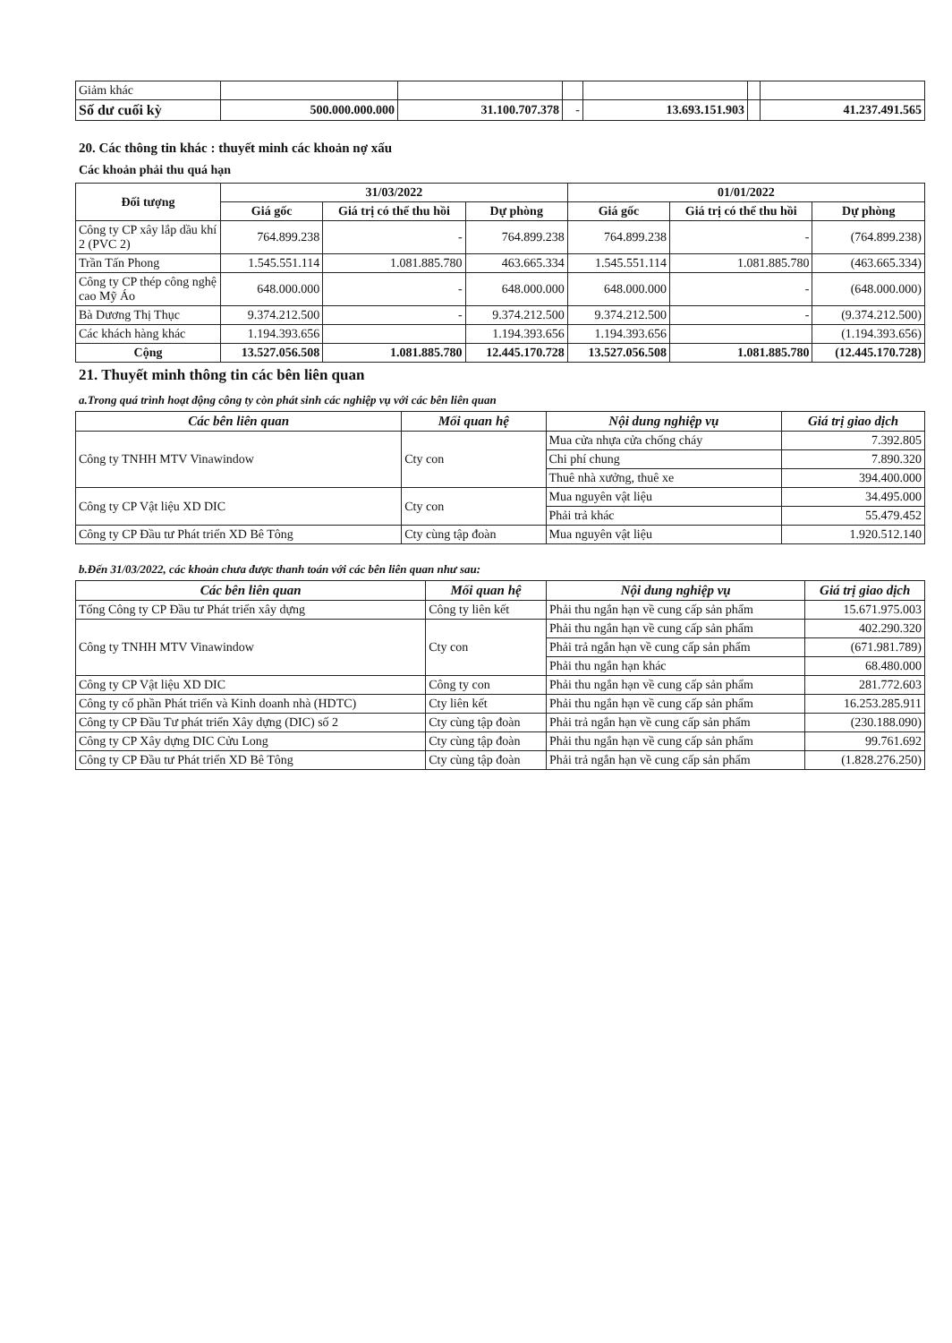| Giảm khác | | | | | | |
| Số dư cuối kỳ | 500.000.000.000 | 31.100.707.378 | - | 13.693.151.903 | | 41.237.491.565 |
20. Các thông tin khác : thuyết minh các khoản nợ xấu
Các khoản phải thu quá hạn
| Đối tượng | 31/03/2022 | | | 01/01/2022 | | |
| --- | --- | --- | --- | --- | --- | --- |
| | Giá gốc | Giá trị có thể thu hồi | Dự phòng | Giá gốc | Giá trị có thể thu hồi | Dự phòng |
| Công ty CP xây lắp dầu khí 2 (PVC 2) | 764.899.238 | - | 764.899.238 | 764.899.238 | - | (764.899.238) |
| Trần Tấn Phong | 1.545.551.114 | 1.081.885.780 | 463.665.334 | 1.545.551.114 | 1.081.885.780 | (463.665.334) |
| Công ty CP thép công nghệ cao Mỹ Áo | 648.000.000 | - | 648.000.000 | 648.000.000 | - | (648.000.000) |
| Bà Dương Thị Thục | 9.374.212.500 | - | 9.374.212.500 | 9.374.212.500 | - | (9.374.212.500) |
| Các khách hàng khác | 1.194.393.656 | | 1.194.393.656 | 1.194.393.656 | | (1.194.393.656) |
| Cộng | 13.527.056.508 | 1.081.885.780 | 12.445.170.728 | 13.527.056.508 | 1.081.885.780 | (12.445.170.728) |
21. Thuyết minh thông tin các bên liên quan
a.Trong quá trình hoạt động công ty còn phát sinh các nghiệp vụ với các bên liên quan
| Các bên liên quan | Mối quan hệ | Nội dung nghiệp vụ | Giá trị giao dịch |
| --- | --- | --- | --- |
| Công ty TNHH MTV Vinawindow | Cty con | Mua cửa nhựa cửa chống cháy | 7.392.805 |
| | | Chi phí chung | 7.890.320 |
| | | Thuê nhà xưởng, thuê xe | 394.400.000 |
| Công ty CP Vật liệu XD DIC | Cty con | Mua nguyên vật liệu | 34.495.000 |
| | | Phải trả khác | 55.479.452 |
| Công ty CP Đầu tư Phát triển XD Bê Tông | Cty cùng tập đoàn | Mua nguyên vật liệu | 1.920.512.140 |
b.Đến 31/03/2022, các khoản chưa được thanh toán với các bên liên quan như sau:
| Các bên liên quan | Mối quan hệ | Nội dung nghiệp vụ | Giá trị giao dịch |
| --- | --- | --- | --- |
| Tổng Công ty CP Đầu tư Phát triển xây dựng | Công ty liên kết | Phải thu ngắn hạn về cung cấp sản phẩm | 15.671.975.003 |
| Công ty TNHH MTV Vinawindow | Cty con | Phải thu ngắn hạn về cung cấp sản phẩm | 402.290.320 |
| | | Phải trả ngắn hạn về cung cấp sản phẩm | (671.981.789) |
| | | Phải thu ngắn hạn khác | 68.480.000 |
| Công ty CP Vật liệu XD DIC | Công ty con | Phải thu ngắn hạn về cung cấp sản phẩm | 281.772.603 |
| Công ty cổ phần Phát triển và Kinh doanh nhà (HDTC) | Cty liên kết | Phải thu ngắn hạn về cung cấp sản phẩm | 16.253.285.911 |
| Công ty CP Đầu Tư phát triển Xây dựng (DIC) số 2 | Cty cùng tập đoàn | Phải trả ngắn hạn về cung cấp sản phẩm | (230.188.090) |
| Công ty CP Xây dựng DIC Cửu Long | Cty cùng tập đoàn | Phải thu ngắn hạn về cung cấp sản phẩm | 99.761.692 |
| Công ty CP Đầu tư Phát triển XD Bê Tông | Cty cùng tập đoàn | Phải trả ngắn hạn về cung cấp sản phẩm | (1.828.276.250) |